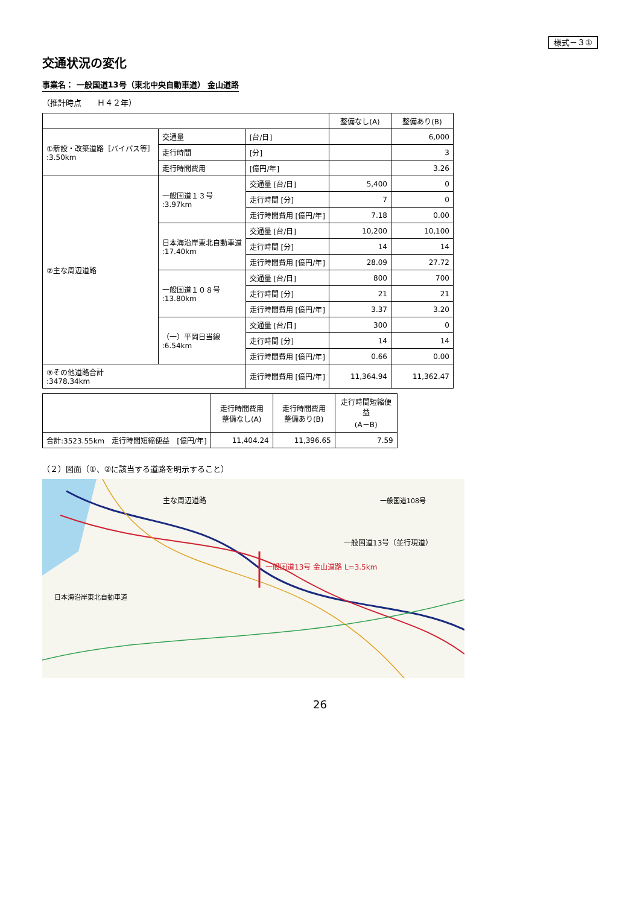様式－３①
交通状況の変化
事業名： 一般国道13号（東北中央自動車道） 金山道路
（推計時点　　Ｈ４２年）
| | | | 整備なし(A) | 整備あり(B) |
| --- | --- | --- | --- | --- |
| ①新設・改築道路［バイパス等］ :3.50km | 交通量 | [台/日] | | 6,000 |
| | 走行時間 | [分] | | 3 |
| | 走行時間費用 | [億円/年] | | 3.26 |
| ②主な周辺道路 | 一般国道１３号 :3.97km | 交通量 [台/日] | 5,400 | 0 |
| | | 走行時間 [分] | 7 | 0 |
| | | 走行時間費用 [億円/年] | 7.18 | 0.00 |
| | 日本海沿岸東北自動車道 :17.40km | 交通量 [台/日] | 10,200 | 10,100 |
| | | 走行時間 [分] | 14 | 14 |
| | | 走行時間費用 [億円/年] | 28.09 | 27.72 |
| | 一般国道１０８号 :13.80km | 交通量 [台/日] | 800 | 700 |
| | | 走行時間 [分] | 21 | 21 |
| | | 走行時間費用 [億円/年] | 3.37 | 3.20 |
| | （一）平岡日当線 :6.54km | 交通量 [台/日] | 300 | 0 |
| | | 走行時間 [分] | 14 | 14 |
| | | 走行時間費用 [億円/年] | 0.66 | 0.00 |
| ③その他道路合計 :3478.34km | | 走行時間費用 [億円/年] | 11,364.94 | 11,362.47 |
| | 走行時間費用 整備なし(A) | 走行時間費用 整備あり(B) | 走行時間短縮便益 (A－B) |
| --- | --- | --- | --- |
| 合計:3523.55km 走行時間短縮便益 [億円/年] | 11,404.24 | 11,396.65 | 7.59 |
（２）図面（①、②に該当する道路を明示すること）
一般国道13号 金山道路 L=3.5km
主な周辺道路
一般国道13号（並行現道）
一般国道108号
日本海沿岸東北自動車道
26